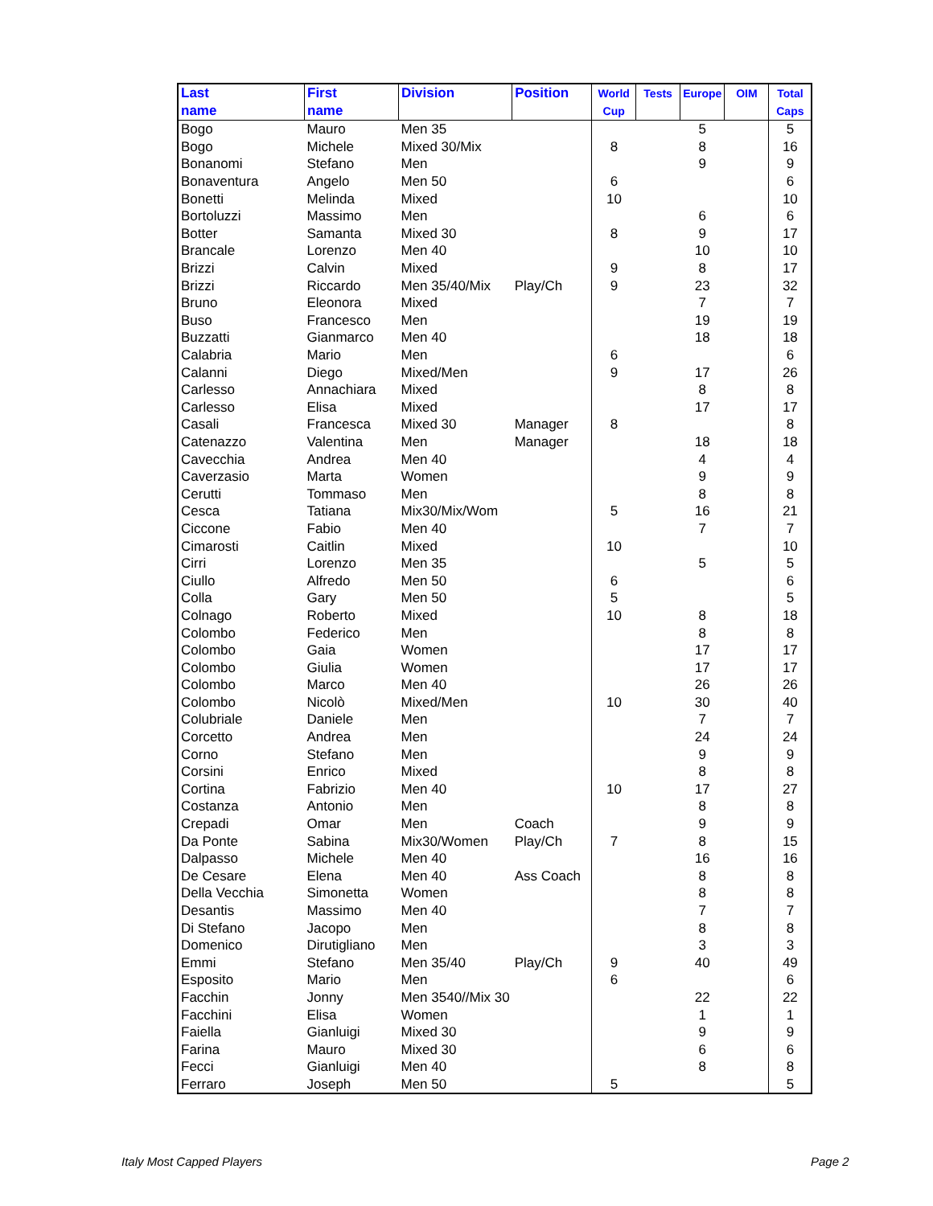| Last name | First name | Division | Position | World Cup | Tests | Europe | OIM | Total Caps |
| --- | --- | --- | --- | --- | --- | --- | --- | --- |
| Bogo | Mauro | Men 35 | | | | 5 | | 5 |
| Bogo | Michele | Mixed 30/Mix | | 8 | | 8 | | 16 |
| Bonanomi | Stefano | Men | | | | 9 | | 9 |
| Bonaventura | Angelo | Men 50 | | 6 | | | | 6 |
| Bonetti | Melinda | Mixed | | 10 | | | | 10 |
| Bortoluzzi | Massimo | Men | | | | 6 | | 6 |
| Botter | Samanta | Mixed 30 | | 8 | | 9 | | 17 |
| Brancale | Lorenzo | Men 40 | | | | 10 | | 10 |
| Brizzi | Calvin | Mixed | | 9 | | 8 | | 17 |
| Brizzi | Riccardo | Men 35/40/Mix | Play/Ch | 9 | | 23 | | 32 |
| Bruno | Eleonora | Mixed | | | | 7 | | 7 |
| Buso | Francesco | Men | | | | 19 | | 19 |
| Buzzatti | Gianmarco | Men 40 | | | | 18 | | 18 |
| Calabria | Mario | Men | | 6 | | | | 6 |
| Calanni | Diego | Mixed/Men | | 9 | | 17 | | 26 |
| Carlesso | Annachiara | Mixed | | | | 8 | | 8 |
| Carlesso | Elisa | Mixed | | | | 17 | | 17 |
| Casali | Francesca | Mixed 30 | Manager | 8 | | | | 8 |
| Catenazzo | Valentina | Men | Manager | | | 18 | | 18 |
| Cavecchia | Andrea | Men 40 | | | | 4 | | 4 |
| Caverzasio | Marta | Women | | | | 9 | | 9 |
| Cerutti | Tommaso | Men | | | | 8 | | 8 |
| Cesca | Tatiana | Mix30/Mix/Wom | | 5 | | 16 | | 21 |
| Ciccone | Fabio | Men 40 | | | | 7 | | 7 |
| Cimarosti | Caitlin | Mixed | | 10 | | | | 10 |
| Cirri | Lorenzo | Men 35 | | | | 5 | | 5 |
| Ciullo | Alfredo | Men 50 | | 6 | | | | 6 |
| Colla | Gary | Men 50 | | 5 | | | | 5 |
| Colnago | Roberto | Mixed | | 10 | | 8 | | 18 |
| Colombo | Federico | Men | | | | 8 | | 8 |
| Colombo | Gaia | Women | | | | 17 | | 17 |
| Colombo | Giulia | Women | | | | 17 | | 17 |
| Colombo | Marco | Men 40 | | | | 26 | | 26 |
| Colombo | Nicolò | Mixed/Men | | 10 | | 30 | | 40 |
| Colubriale | Daniele | Men | | | | 7 | | 7 |
| Corcetto | Andrea | Men | | | | 24 | | 24 |
| Corno | Stefano | Men | | | | 9 | | 9 |
| Corsini | Enrico | Mixed | | | | 8 | | 8 |
| Cortina | Fabrizio | Men 40 | | 10 | | 17 | | 27 |
| Costanza | Antonio | Men | | | | 8 | | 8 |
| Crepadi | Omar | Men | Coach | | | 9 | | 9 |
| Da Ponte | Sabina | Mix30/Women | Play/Ch | 7 | | 8 | | 15 |
| Dalpasso | Michele | Men 40 | | | | 16 | | 16 |
| De Cesare | Elena | Men 40 | Ass Coach | | | 8 | | 8 |
| Della Vecchia | Simonetta | Women | | | | 8 | | 8 |
| Desantis | Massimo | Men 40 | | | | 7 | | 7 |
| Di Stefano | Jacopo | Men | | | | 8 | | 8 |
| Domenico | Dirutigliano | Men | | | | 3 | | 3 |
| Emmi | Stefano | Men 35/40 | Play/Ch | 9 | | 40 | | 49 |
| Esposito | Mario | Men | | 6 | | | | 6 |
| Facchin | Jonny | Men 3540//Mix 30 | | | | 22 | | 22 |
| Facchini | Elisa | Women | | | | 1 | | 1 |
| Faiella | Gianluigi | Mixed 30 | | | | 9 | | 9 |
| Farina | Mauro | Mixed 30 | | | | 6 | | 6 |
| Fecci | Gianluigi | Men 40 | | | | 8 | | 8 |
| Ferraro | Joseph | Men 50 | | 5 | | | | 5 |
Italy Most Capped Players Page 2